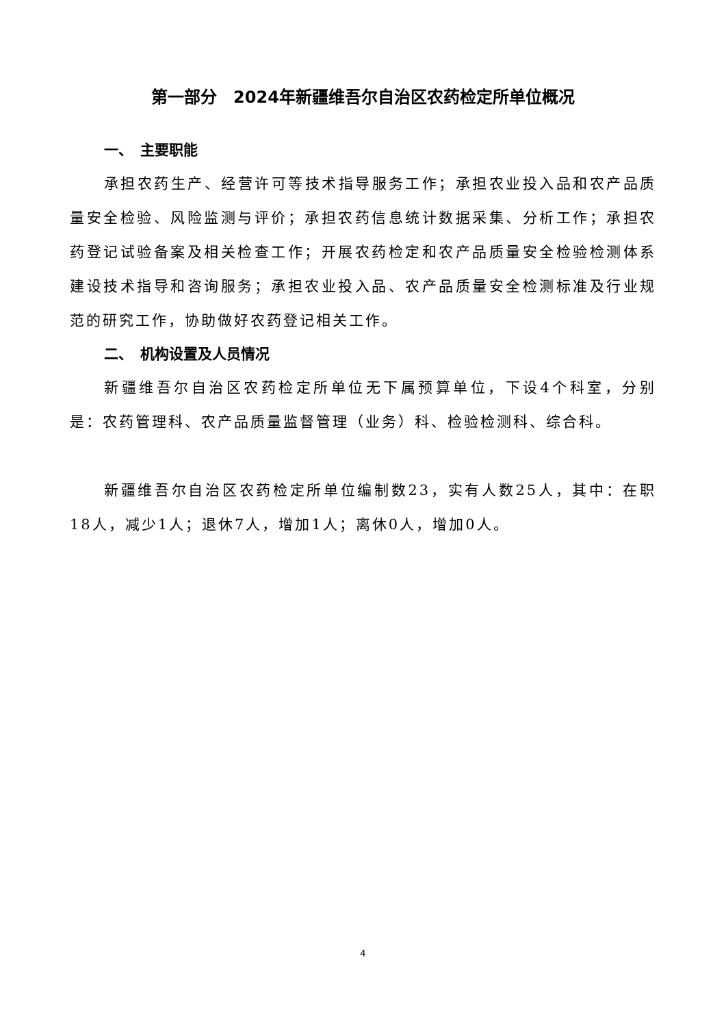第一部分　2024年新疆维吾尔自治区农药检定所单位概况
一、　主要职能
承担农药生产、经营许可等技术指导服务工作；承担农业投入品和农产品质量安全检验、风险监测与评价；承担农药信息统计数据采集、分析工作；承担农药登记试验备案及相关检查工作；开展农药检定和农产品质量安全检验检测体系建设技术指导和咨询服务；承担农业投入品、农产品质量安全检测标准及行业规范的研究工作，协助做好农药登记相关工作。
二、　机构设置及人员情况
新疆维吾尔自治区农药检定所单位无下属预算单位，下设4个科室，分别是：农药管理科、农产品质量监督管理（业务）科、检验检测科、综合科。
新疆维吾尔自治区农药检定所单位编制数23，实有人数25人，其中：在职18人，减少1人；退休7人，增加1人；离休0人，增加0人。
4